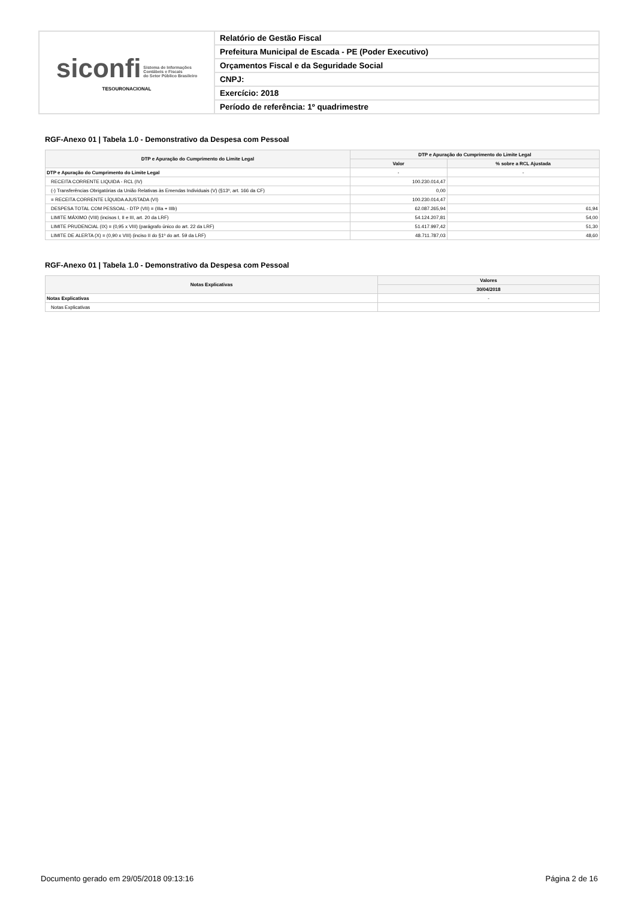| siconfi Sistema de Informações Contábeis e Fiscais do Setor Público Brasileiro TESOURONACIONAL | Relatório de Gestão Fiscal |
| | Prefeitura Municipal de Escada - PE (Poder Executivo) |
| | Orçamentos Fiscal e da Seguridade Social |
| | CNPJ: |
| | Exercício: 2018 |
| | Período de referência: 1º quadrimestre |
RGF-Anexo 01 | Tabela 1.0 - Demonstrativo da Despesa com Pessoal
| DTP e Apuração do Cumprimento do Limite Legal | DTP e Apuração do Cumprimento do Limite Legal | |
| --- | --- | --- |
| | Valor | % sobre a RCL Ajustada |
| DTP e Apuração do Cumprimento do Limite Legal | - | - |
| RECEITA CORRENTE LIQUIDA - RCL (IV) | 100.230.014,47 | |
| (-) Transferências Obrigatórias da União Relativas às Emendas Individuais (V) (§13º, art. 166 da CF) | 0,00 | |
| = RECEITA CORRENTE LÍQUIDA AJUSTADA (VI) | 100.230.014,47 | |
| DESPESA TOTAL COM PESSOAL - DTP (VII) = (IIIa + IIIb) | 62.087.265,94 | 61,94 |
| LIMITE MÁXIMO (VIII) (incisos I, II e III, art. 20 da LRF) | 54.124.207,81 | 54,00 |
| LIMITE PRUDENCIAL (IX) = (0,95 x VIII) (parágrafo único do art. 22 da LRF) | 51.417.997,42 | 51,30 |
| LIMITE DE ALERTA (X) = (0,90 x VIII) (inciso II do §1º do art. 59 da LRF) | 48.711.787,03 | 48,60 |
RGF-Anexo 01 | Tabela 1.0 - Demonstrativo da Despesa com Pessoal
| Notas Explicativas | Valores |
| --- | --- |
| | 30/04/2018 |
| Notas Explicativas | - |
| Notas Explicativas | |
Documento gerado em 29/05/2018 09:13:16 Página 2 de 16